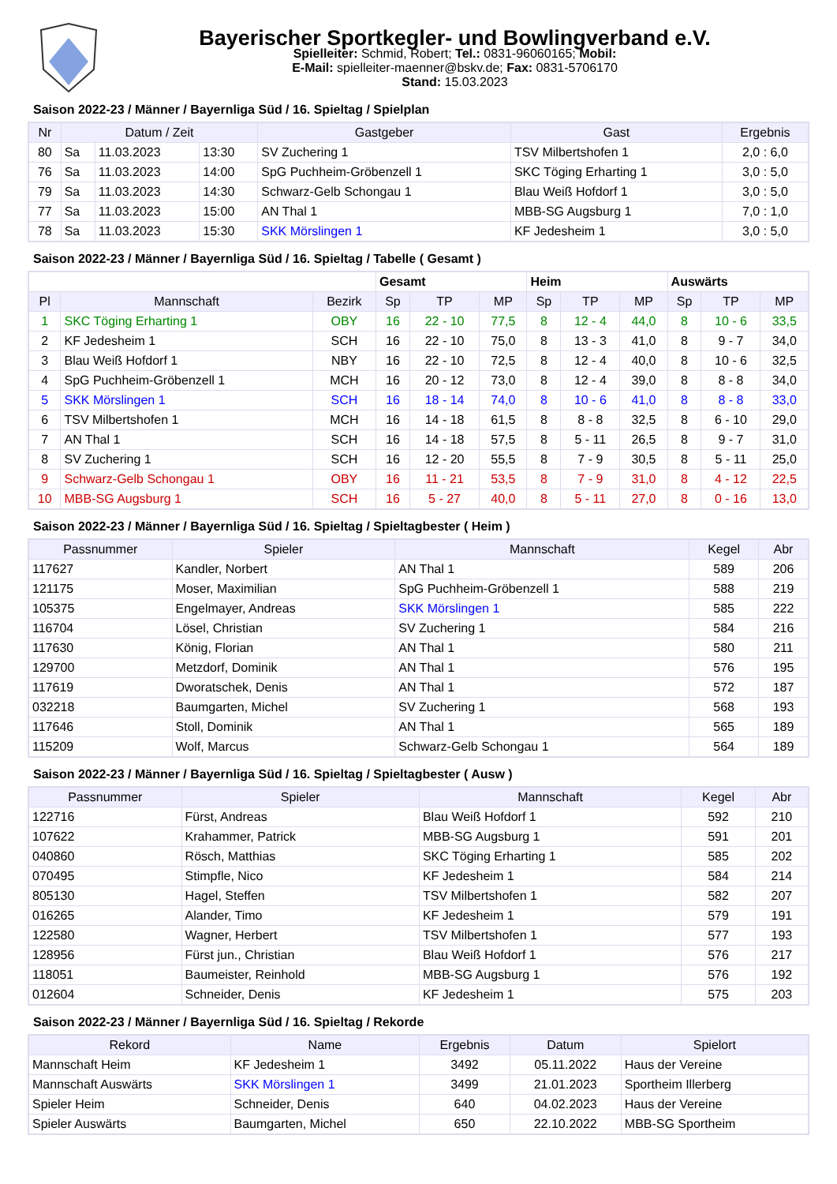Bayerischer Sportkegler- und Bowlingverband e.V.
Spielleiter: Schmid, Robert; Tel.: 0831-96060165; Mobil:
E-Mail: spielleiter-maenner@bskv.de; Fax: 0831-5706170
Stand: 15.03.2023
Saison 2022-23 / Männer / Bayernliga Süd / 16. Spieltag / Spielplan
| Nr | Datum / Zeit | | | Gastgeber | Gast | Ergebnis |
| --- | --- | --- | --- | --- | --- | --- |
| 80 | Sa | 11.03.2023 | 13:30 | SV Zuchering 1 | TSV Milbertshofen 1 | 2,0 : 6,0 |
| 76 | Sa | 11.03.2023 | 14:00 | SpG Puchheim-Gröbenzell 1 | SKC Töging Erharting 1 | 3,0 : 5,0 |
| 79 | Sa | 11.03.2023 | 14:30 | Schwarz-Gelb Schongau 1 | Blau Weiß Hofdorf 1 | 3,0 : 5,0 |
| 77 | Sa | 11.03.2023 | 15:00 | AN Thal 1 | MBB-SG Augsburg 1 | 7,0 : 1,0 |
| 78 | Sa | 11.03.2023 | 15:30 | SKK Mörslingen 1 | KF Jedesheim 1 | 3,0 : 5,0 |
Saison 2022-23 / Männer / Bayernliga Süd / 16. Spieltag / Tabelle ( Gesamt )
| | | | Gesamt | | | Heim | | | Auswärts | | |
| --- | --- | --- | --- | --- | --- | --- | --- | --- | --- | --- | --- |
| Pl | Mannschaft | Bezirk | Sp | TP | MP | Sp | TP | MP | Sp | TP | MP |
| 1 | SKC Töging Erharting 1 | OBY | 16 | 22 - 10 | 77,5 | 8 | 12 - 4 | 44,0 | 8 | 10 - 6 | 33,5 |
| 2 | KF Jedesheim 1 | SCH | 16 | 22 - 10 | 75,0 | 8 | 13 - 3 | 41,0 | 8 | 9 - 7 | 34,0 |
| 3 | Blau Weiß Hofdorf 1 | NBY | 16 | 22 - 10 | 72,5 | 8 | 12 - 4 | 40,0 | 8 | 10 - 6 | 32,5 |
| 4 | SpG Puchheim-Gröbenzell 1 | MCH | 16 | 20 - 12 | 73,0 | 8 | 12 - 4 | 39,0 | 8 | 8 - 8 | 34,0 |
| 5 | SKK Mörslingen 1 | SCH | 16 | 18 - 14 | 74,0 | 8 | 10 - 6 | 41,0 | 8 | 8 - 8 | 33,0 |
| 6 | TSV Milbertshofen 1 | MCH | 16 | 14 - 18 | 61,5 | 8 | 8 - 8 | 32,5 | 8 | 6 - 10 | 29,0 |
| 7 | AN Thal 1 | SCH | 16 | 14 - 18 | 57,5 | 8 | 5 - 11 | 26,5 | 8 | 9 - 7 | 31,0 |
| 8 | SV Zuchering 1 | SCH | 16 | 12 - 20 | 55,5 | 8 | 7 - 9 | 30,5 | 8 | 5 - 11 | 25,0 |
| 9 | Schwarz-Gelb Schongau 1 | OBY | 16 | 11 - 21 | 53,5 | 8 | 7 - 9 | 31,0 | 8 | 4 - 12 | 22,5 |
| 10 | MBB-SG Augsburg 1 | SCH | 16 | 5 - 27 | 40,0 | 8 | 5 - 11 | 27,0 | 8 | 0 - 16 | 13,0 |
Saison 2022-23 / Männer / Bayernliga Süd / 16. Spieltag / Spieltagbester ( Heim )
| Passnummer | Spieler | Mannschaft | Kegel | Abr |
| --- | --- | --- | --- | --- |
| 117627 | Kandler, Norbert | AN Thal 1 | 589 | 206 |
| 121175 | Moser, Maximilian | SpG Puchheim-Gröbenzell 1 | 588 | 219 |
| 105375 | Engelmayer, Andreas | SKK Mörslingen 1 | 585 | 222 |
| 116704 | Lösel, Christian | SV Zuchering 1 | 584 | 216 |
| 117630 | König, Florian | AN Thal 1 | 580 | 211 |
| 129700 | Metzdorf, Dominik | AN Thal 1 | 576 | 195 |
| 117619 | Dworatschek, Denis | AN Thal 1 | 572 | 187 |
| 032218 | Baumgarten, Michel | SV Zuchering 1 | 568 | 193 |
| 117646 | Stoll, Dominik | AN Thal 1 | 565 | 189 |
| 115209 | Wolf, Marcus | Schwarz-Gelb Schongau 1 | 564 | 189 |
Saison 2022-23 / Männer / Bayernliga Süd / 16. Spieltag / Spieltagbester ( Ausw )
| Passnummer | Spieler | Mannschaft | Kegel | Abr |
| --- | --- | --- | --- | --- |
| 122716 | Fürst, Andreas | Blau Weiß Hofdorf 1 | 592 | 210 |
| 107622 | Krahammer, Patrick | MBB-SG Augsburg 1 | 591 | 201 |
| 040860 | Rösch, Matthias | SKC Töging Erharting 1 | 585 | 202 |
| 070495 | Stimpfle, Nico | KF Jedesheim 1 | 584 | 214 |
| 805130 | Hagel, Steffen | TSV Milbertshofen 1 | 582 | 207 |
| 016265 | Alander, Timo | KF Jedesheim 1 | 579 | 191 |
| 122580 | Wagner, Herbert | TSV Milbertshofen 1 | 577 | 193 |
| 128956 | Fürst jun., Christian | Blau Weiß Hofdorf 1 | 576 | 217 |
| 118051 | Baumeister, Reinhold | MBB-SG Augsburg 1 | 576 | 192 |
| 012604 | Schneider, Denis | KF Jedesheim 1 | 575 | 203 |
Saison 2022-23 / Männer / Bayernliga Süd / 16. Spieltag / Rekorde
| Rekord | Name | Ergebnis | Datum | Spielort |
| --- | --- | --- | --- | --- |
| Mannschaft Heim | KF Jedesheim 1 | 3492 | 05.11.2022 | Haus der Vereine |
| Mannschaft Auswärts | SKK Mörslingen 1 | 3499 | 21.01.2023 | Sportheim Illerberg |
| Spieler Heim | Schneider, Denis | 640 | 04.02.2023 | Haus der Vereine |
| Spieler Auswärts | Baumgarten, Michel | 650 | 22.10.2022 | MBB-SG Sportheim |